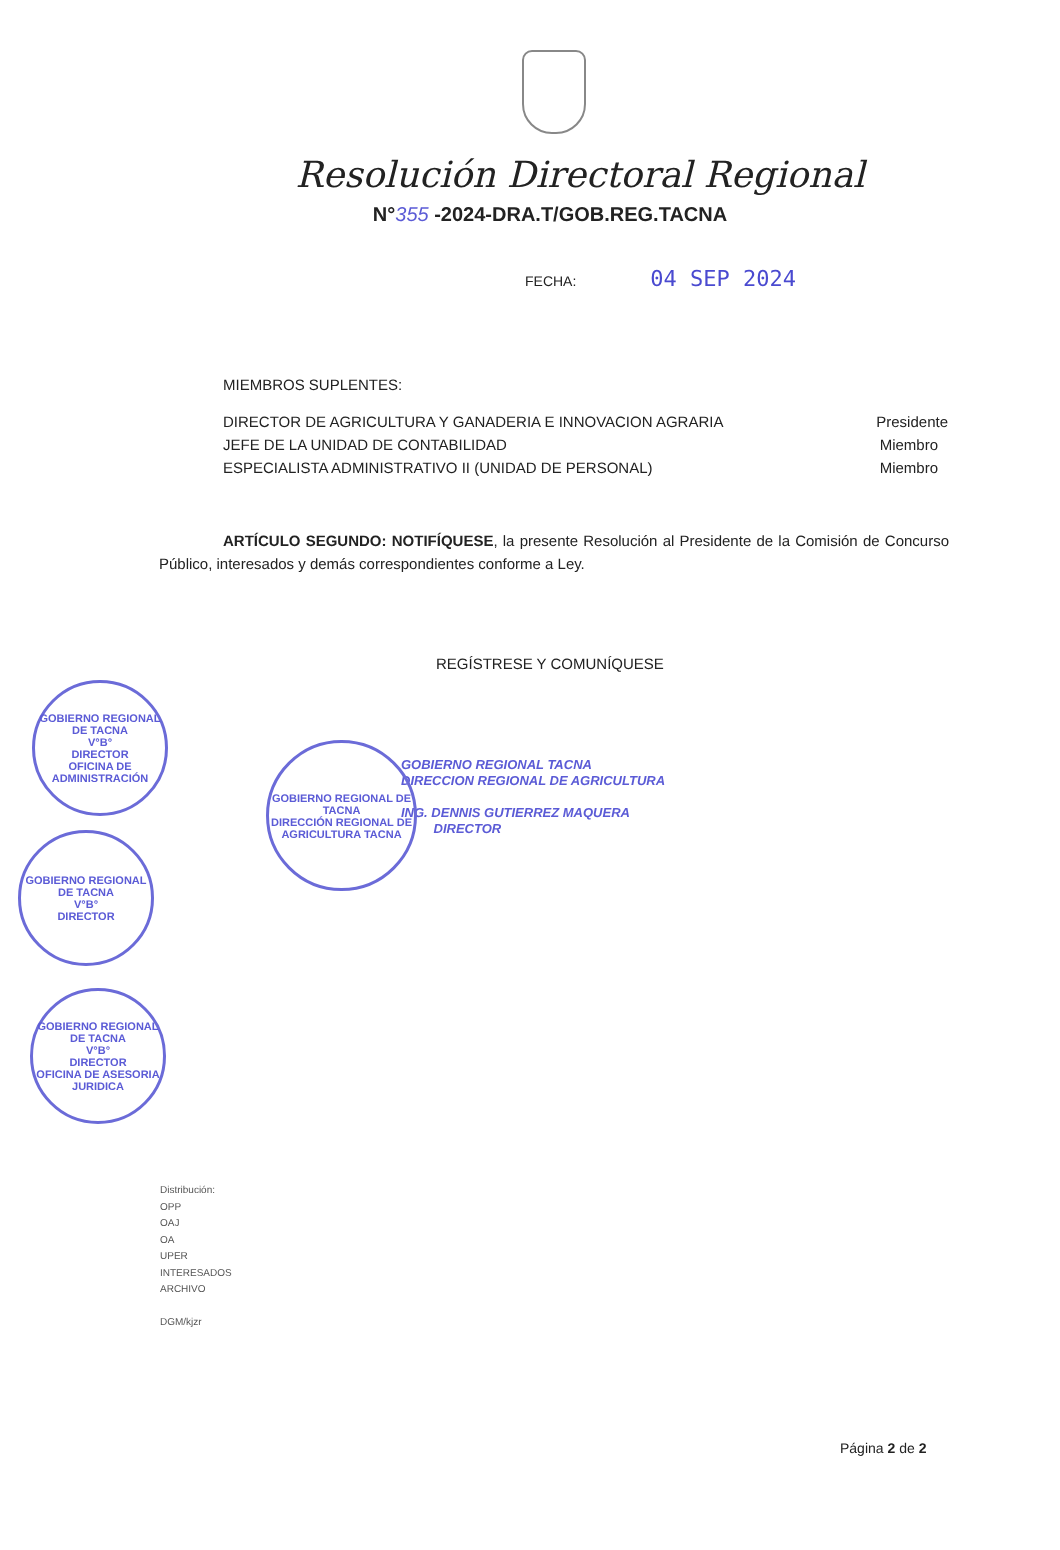Resolución Directoral Regional
N°355 -2024-DRA.T/GOB.REG.TACNA
FECHA: 04 SEP 2024
MIEMBROS SUPLENTES:
DIRECTOR DE AGRICULTURA Y GANADERIA E INNOVACION AGRARIA Presidente
JEFE DE LA UNIDAD DE CONTABILIDAD Miembro
ESPECIALISTA ADMINISTRATIVO II (UNIDAD DE PERSONAL) Miembro
ARTÍCULO SEGUNDO: NOTIFÍQUESE, la presente Resolución al Presidente de la Comisión de Concurso Público, interesados y demás correspondientes conforme a Ley.
REGÍSTRESE Y COMUNÍQUESE
GOBIERNO REGIONAL TACNA
DIRECCION REGIONAL DE AGRICULTURA
ING. DENNIS GUTIERREZ MAQUERA
DIRECTOR
GOBIERNO REGIONAL DE TACNA
V°B°
DIRECTOR
OFICINA DE ADMINISTRACIÓN
GOBIERNO REGIONAL DE TACNA
V°B°
DIRECTOR
GOBIERNO REGIONAL DE TACNA
V°B°
DIRECTOR
OFICINA DE ASESORIA JURIDICA
GOBIERNO REGIONAL DE TACNA
DIRECCIÓN REGIONAL DE AGRICULTURA TACNA
Distribución:
OPP
OAJ
OA
UPER
INTERESADOS
ARCHIVO
DGM/kjzr
Página 2 de 2